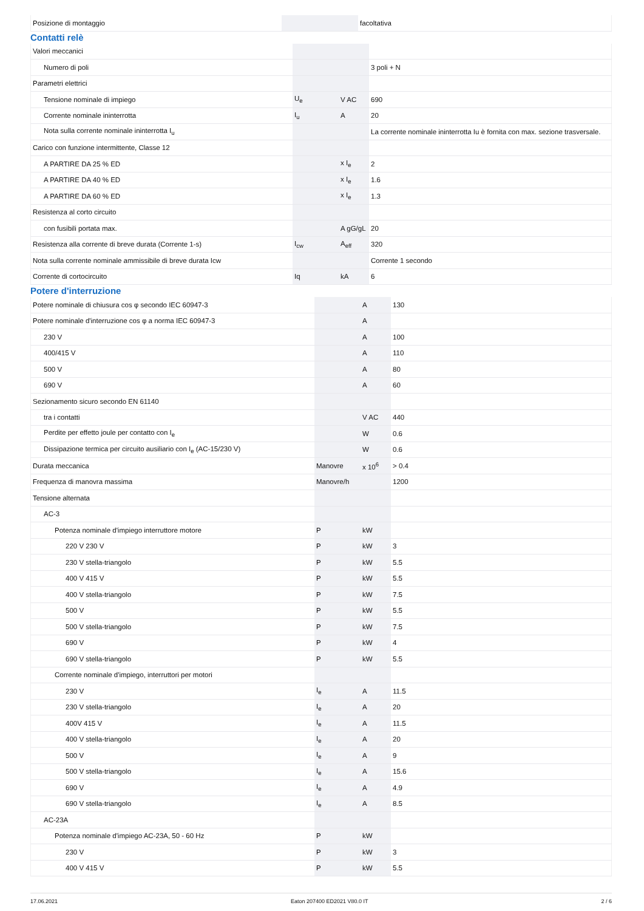| Posizione di montaggio | | | facoltativa |
Contatti relè
| Valori meccanici | | | |
| Numero di poli | | | 3 poli + N |
| Parametri elettrici | | | |
| Tensione nominale di impiego | U<sub>e</sub> | V AC | 690 |
| Corrente nominale ininterrotta | I<sub>u</sub> | A | 20 |
| Nota sulla corrente nominale ininterrotta I<sub>u</sub> | | | La corrente nominale ininterrotta Iu è fornita con max. sezione trasversale. |
| Carico con funzione intermittente, Classe 12 | | | |
| A PARTIRE DA 25 % ED | | x I<sub>e</sub> | 2 |
| A PARTIRE DA 40 % ED | | x I<sub>e</sub> | 1.6 |
| A PARTIRE DA 60 % ED | | x I<sub>e</sub> | 1.3 |
| Resistenza al corto circuito | | | |
| con fusibili portata max. | | A gG/gL | 20 |
| Resistenza alla corrente di breve durata (Corrente 1-s) | I<sub>cw</sub> | A<sub>eff</sub> | 320 |
| Nota sulla corrente nominale ammissibile di breve durata Icw | | | Corrente 1 secondo |
| Corrente di cortocircuito | Iq | kA | 6 |
Potere d'interruzione
| Potere nominale di chiusura cos φ secondo IEC 60947-3 | | A | 130 |
| Potere nominale d'interruzione cos φ a norma IEC 60947-3 | | A | |
| 230 V | | A | 100 |
| 400/415 V | | A | 110 |
| 500 V | | A | 80 |
| 690 V | | A | 60 |
| Sezionamento sicuro secondo EN 61140 | | | |
| tra i contatti | | V AC | 440 |
| Perdite per effetto joule per contatto con I<sub>e</sub> | | W | 0.6 |
| Dissipazione termica per circuito ausiliario con I<sub>e</sub> (AC-15/230 V) | | W | 0.6 |
| Durata meccanica | Manovre | x 10<sup>6</sup> | > 0.4 |
| Frequenza di manovra massima | Manovre/h | | 1200 |
| Tensione alternata | | | |
| AC-3 | | | |
| Potenza nominale d'impiego interruttore motore | P | kW | |
| 220 V 230 V | P | kW | 3 |
| 230 V stella-triangolo | P | kW | 5.5 |
| 400 V 415 V | P | kW | 5.5 |
| 400 V stella-triangolo | P | kW | 7.5 |
| 500 V | P | kW | 5.5 |
| 500 V stella-triangolo | P | kW | 7.5 |
| 690 V | P | kW | 4 |
| 690 V stella-triangolo | P | kW | 5.5 |
| Corrente nominale d'impiego, interruttori per motori | | | |
| 230 V | I<sub>e</sub> | A | 11.5 |
| 230 V stella-triangolo | I<sub>e</sub> | A | 20 |
| 400V 415 V | I<sub>e</sub> | A | 11.5 |
| 400 V stella-triangolo | I<sub>e</sub> | A | 20 |
| 500 V | I<sub>e</sub> | A | 9 |
| 500 V stella-triangolo | I<sub>e</sub> | A | 15.6 |
| 690 V | I<sub>e</sub> | A | 4.9 |
| 690 V stella-triangolo | I<sub>e</sub> | A | 8.5 |
| AC-23A | | | |
| Potenza nominale d'impiego AC-23A, 50 - 60 Hz | P | kW | |
| 230 V | P | kW | 3 |
| 400 V 415 V | P | kW | 5.5 |
17.06.2021 Eaton 207400 ED2021 V80.0 IT 2 / 6